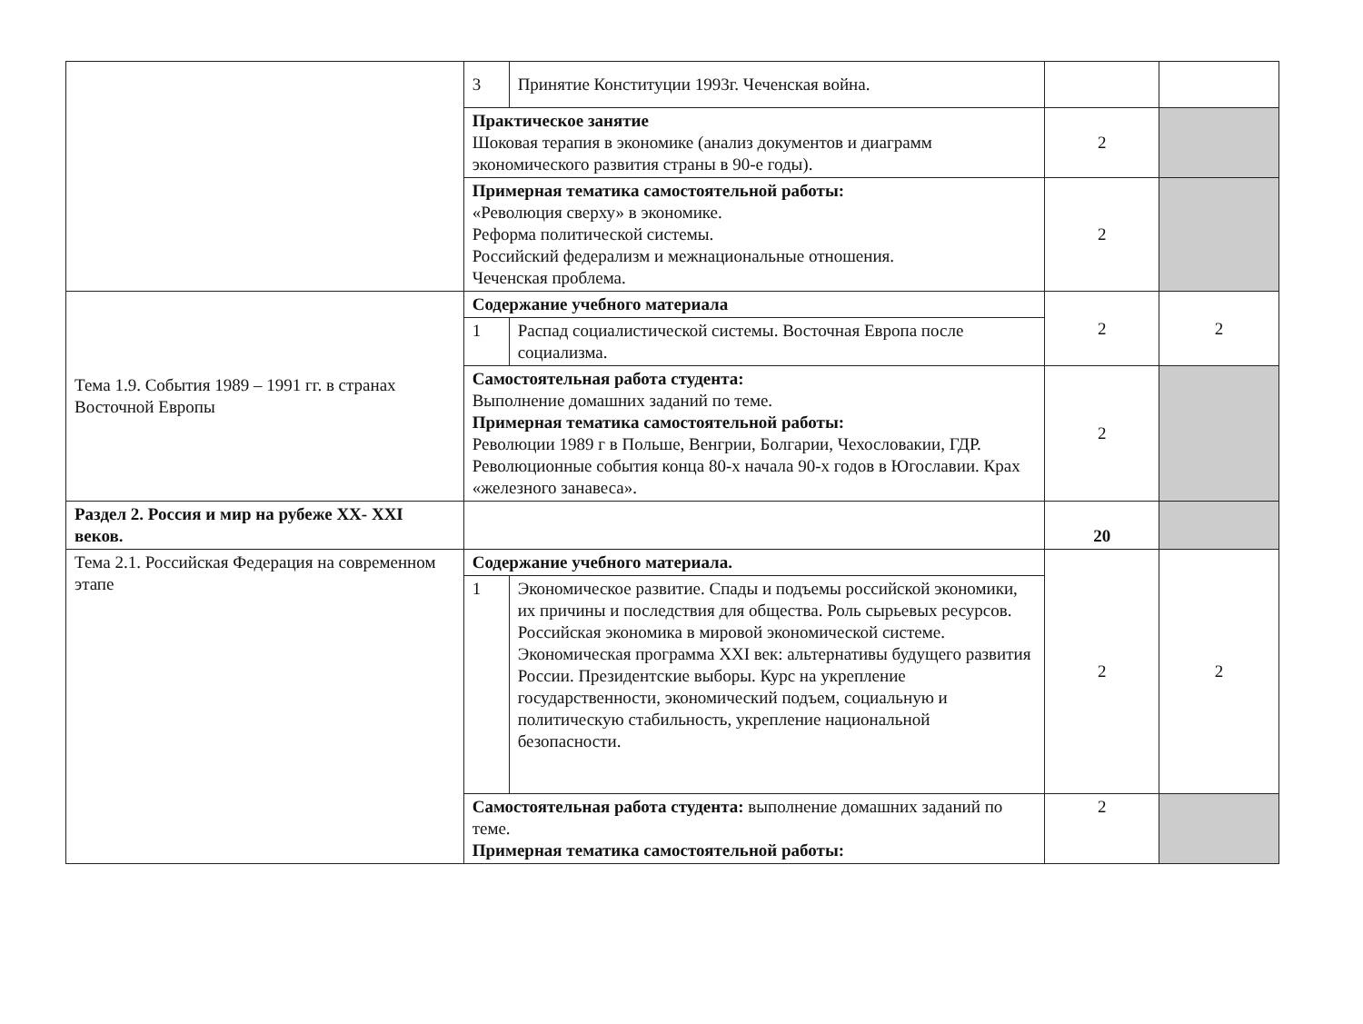| | 3 | Принятие Конституции 1993г. Чеченская война. | | |
| | Практическое занятие Шоковая терапия в экономике (анализ документов и диаграмм экономического развития страны в 90-е годы). | | 2 | |
| | Примерная тематика самостоятельной работы: «Революция сверху» в экономике. Реформа политической системы. Российский федерализм и межнациональные отношения. Чеченская проблема. | | 2 | |
| Тема 1.9. События 1989 – 1991 гг. в странах Восточной Европы | Содержание учебного материала | | 2 | 2 |
| | 1 | Распад социалистической системы. Восточная Европа после социализма. | | |
| | Самостоятельная работа студента: Выполнение домашних заданий по теме. Примерная тематика самостоятельной работы: Революции 1989 г в Польше, Венгрии, Болгарии, Чехословакии, ГДР. Революционные события конца 80-х начала 90-х годов в Югославии. Крах «железного занавеса». | | 2 | |
| Раздел 2. Россия и мир на рубеже XX- XXI веков. | | | 20 | |
| Тема 2.1. Российская Федерация на современном этапе | Содержание учебного материала. | | 2 | 2 |
| | 1 | Экономическое развитие. Спады и подъемы российской экономики, их причины и последствия для общества. Роль сырьевых ресурсов. Российская экономика в мировой экономической системе. Экономическая программа XXI век: альтернативы будущего развития России. Президентские выборы. Курс на укрепление государственности, экономический подъем, социальную и политическую стабильность, укрепление национальной безопасности. | | |
| | Самостоятельная работа студента: выполнение домашних заданий по теме. Примерная тематика самостоятельной работы: | | 2 | |